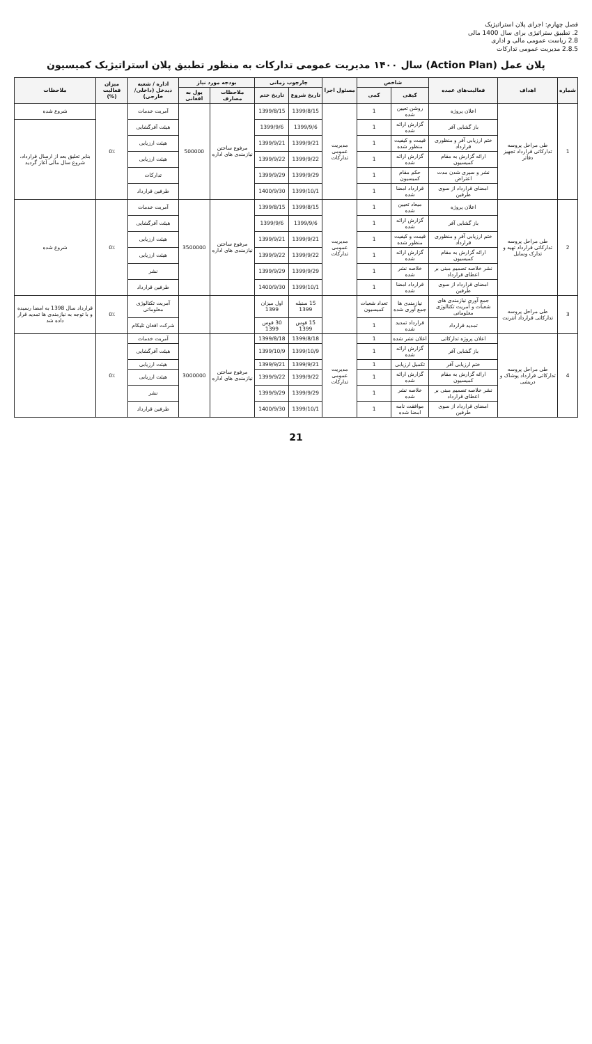فصل چهارم: اجرای پلان استراتیژیک
2. تطبیق ستراتیژی برای سال 1400 مالی
2.8 ریاست عمومی مالی و اداری
2.8.5 مدیریت عمومی تدارکات
پلان عمل (Action Plan) سال ۱۴۰۰ مدیریت عمومی تدارکات به منظور تطبیق پلان استراتیژیک کمیسیون
| شماره | اهداف | فعالیت‌های عمده | شاخص | | مسئول اجرا | چارچوب زمانی | | بودجه مورد نیاز | | اداره / شعبه ذیدخل (داخلی/خارجی) | میزان فعالیت (%) | ملاحظات |
| --- | --- | --- | --- | --- | --- | --- | --- | --- | --- | --- | --- | --- |
| | | | کیفی | کمی | | تاریخ شروع | تاریخ ختم | ملاحظات مصارف | پول به افغانی | | | |
| 1 | طی مراحل پروسه تدارکاتی قرارداد تجهیز دفاتر | اعلان پروژه | روشن تعیین شده | 1 | مدیریت عمومی تدارکات | 1399/8/15 | 1399/8/15 | مرفوع ساختن نیازمندی های اداره | 500000 | آمریت خدمات | 0٪ | شروع شده |
| | | باز گشایی آفر | گزارش ارائه شده | 1 | | 1399/9/6 | 1399/9/6 | | | هیئت آفرگشایی | | بنابر تعلیق بعد از ارسال قرارداد، شروع سال مالی آغاز گردید |
| | | ختم ارزیابی آفر و منظوری قرارداد | قیمت و کیفیت منظور شده | 1 | | 1399/9/21 | 1399/9/21 | | | هیئت ارزیابی | | |
| | | ارائه گزارش به مقام کمیسیون | گزارش ارائه شده | 1 | | 1399/9/22 | 1399/9/22 | | | هیئت ارزیابی | | |
| | | نشر و سپری شدن مدت اعتراض | حکم مقام کمیسیون | 1 | | 1399/9/29 | 1399/9/29 | | | تدارکات | | |
| | | امضای قرارداد از سوی طرفین | قرارداد امضا شده | 1 | | 1399/10/1 | 1400/9/30 | | | طرفین قرارداد | | |
| 2 | طی مراحل پروسه تدارکاتی قرارداد تهیه و تدارک وسایل | اعلان پروژه | میعاد تعیین شده | 1 | مدیریت عمومی تدارکات | 1399/8/15 | 1399/8/15 | مرفوع ساختن نیازمندی های اداره | 3500000 | آمریت خدمات | 0٪ | شروع شده |
| | | باز گشایی آفر | گزارش ارائه شده | 1 | | 1399/9/6 | 1399/9/6 | | | هیئت آفرگشایی | | |
| | | ختم ارزیابی آفر و منظوری قرارداد | قیمت و کیفیت منظور شده | 1 | | 1399/9/21 | 1399/9/21 | | | هیئت ارزیابی | | |
| | | ارائه گزارش به مقام کمیسیون | گزارش ارائه شده | 1 | | 1399/9/22 | 1399/9/22 | | | هیئت ارزیابی | | |
| | | نشر خلاصه تصمیم مبنی بر اعطای قرارداد | خلاصه نشر شده | 1 | | 1399/9/29 | 1399/9/29 | | | نشر | | |
| | | امضای قرارداد از سوی طرفین | قرارداد امضا شده | 1 | | 1399/10/1 | 1400/9/30 | | | طرفین قرارداد | | |
| 3 | طی مراحل پروسه تدارکاتی قرارداد انترنت | جمع آوری نیازمندی های شعبات و آمریت تکنالوژی معلوماتی | نیازمندی ها جمع آوری شده | تعداد شعبات کمیسیون | | 15 سنبله 1399 | اول میزان 1399 | | | آمریت تکنالوژی معلوماتی | 0٪ | قرارداد سال 1398 به امضا رسیده و با توجه به نیازمندی ها تمدید قرار داده شد |
| | | تمدید قرارداد | قرارداد تمدید شده | 1 | | 15 قوس 1399 | 30 قوس 1399 | | | شرکت افغان تلیکام | | |
| 4 | طی مراحل پروسه تدارکاتی قرارداد پوشاک و دریشی | اعلان پروژه تدارکاتی | اعلان نشر شده | 1 | مدیریت عمومی تدارکات | 1399/8/18 | 1399/8/18 | مرفوع ساختن نیازمندی های اداره | 3000000 | آمریت خدمات | 0٪ | |
| | | باز گشایی آفر | گزارش ارائه شده | 1 | | 1399/10/9 | 1399/10/9 | | | هیئت آفرگشایی | | |
| | | ختم ارزیابی آفر | تکمیل ارزیابی | 1 | | 1399/9/21 | 1399/9/21 | | | هیئت ارزیابی | | |
| | | ارائه گزارش به مقام کمیسیون | گزارش ارائه شده | 1 | | 1399/9/22 | 1399/9/22 | | | هیئت ارزیابی | | |
| | | نشر خلاصه تصمیم مبنی بر اعطای قرارداد | خلاصه نشر شده | 1 | | 1399/9/29 | 1399/9/29 | | | نشر | | |
| | | امضای قرارداد از سوی طرفین | موافقت نامه امضا شده | 1 | | 1399/10/1 | 1400/9/30 | | | طرفین قرارداد | | |
21